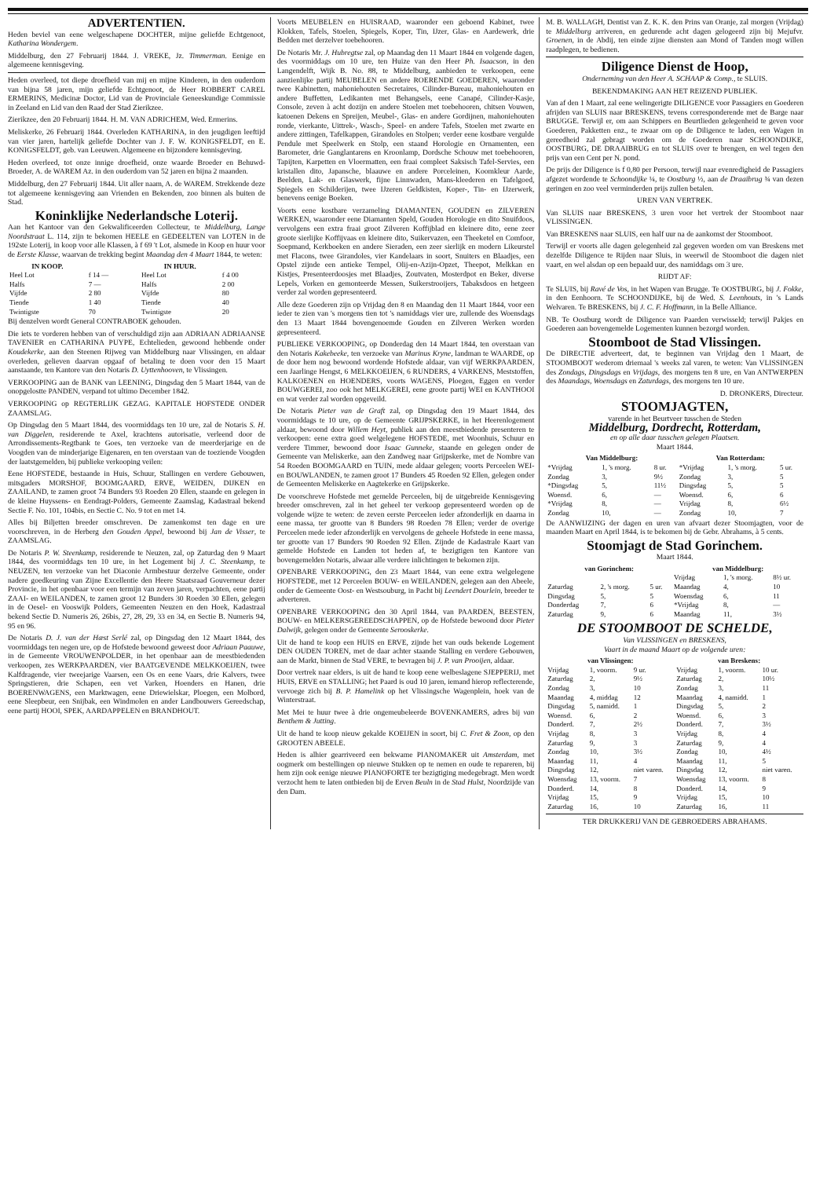ADVERTENTIEN.
Heden beviel van eene welgeschapene DOCHTER, mijne geliefde Echtgenoot, Katharina Wondergem.
Middelburg, den 27 Februarij 1844. J. VREKE, Jz. Timmerman. Eenige en algemeene kennisgeving.
Heden overleed, tot diepe droefheid van mij en mijne Kinderen, in den ouderdom van bijna 58 jaren, mijn geliefde Echtgenoot, de Heer ROBBERT CAREL ERMERINS, Medicinæ Doctor, Lid van de Provinciale Geneeskundige Commissie in Zeeland en Lid van den Raad der Stad Zierikzee.
Zierikzee, den 20 Februarij 1844. H. M. VAN ADRICHEM, Wed. Ermerins.
Meliskerke, 26 Februarij 1844. Overleden KATHARINA, in den jeugdigen leeftijd van vier jaren, hartelijk geliefde Dochter van J. F. W. KONIGSFELDT, en E. KONIGSFELDT, geb. van Leeuwen. Algemeene en bijzondere kennisgeving.
Heden overleed, tot onze innige droefheid, onze waarde Broeder en Behuwd-Broeder, A. de WAREM Az. in den ouderdom van 52 jaren en bijna 2 maanden.
Middelburg, den 27 Februarij 1844. Uit aller naam, A. de WAREM. Strekkende deze tot algemeene kennisgeving aan Vrienden en Bekenden, zoo binnen als buiten de Stad.
Koninklijke Nederlandsche Loterij.
Aan het Kantoor van den Gekwalificeerden Collecteur, te Middelburg, Lange Noordstraat L. 114, zijn te bekomen HEELE en GEDEELTEN van LOTEN in de 192ste Loterij, in koop voor alle Klassen, à f 69 't Lot, alsmede in Koop en huur voor de Eerste Klasse, waarvan de trekking begint Maandag den 4 Maart 1844, te weten:
| IN KOOP. | | IN HUUR. | |
| --- | --- | --- | --- |
| Heel Lot | f 14 — | Heel Lot | f 4 00 |
| Halfs | 7 — | Halfs | 2 00 |
| Vijfde | 2 80 | Vijfde | 80 |
| Tiende | 1 40 | Tiende | 40 |
| Twintigste | 70 | Twintigste | 20 |
Bij denzelven wordt General CONTRABOEK gehouden.
Die iets te vorderen hebben van of verschuldigd zijn aan ADRIAAN ADRIAANSE TAVENIER en CATHARINA PUYPE, Echtelieden, gewoond hebbende onder Koudekerke, aan den Steenen Rijweg van Middelburg naar Vlissingen, en aldaar overleden, gelieven daarvan opgaaf of betaling te doen voor den 15 Maart aanstaande, ten Kantore van den Notaris D. Uyttenhooven, te Vlissingen.
VERKOOPING aan de BANK van LEENING, Dingsdag den 5 Maart 1844, van de onopgelostte PANDEN, verpand tot ultimo December 1842.
VERKOOPING op REGTERLIJK GEZAG. KAPITALE HOFSTEDE ONDER ZAAMSLAG.
Op Dingsdag den 5 Maart 1844, des voormiddags ten 10 ure, zal de Notaris S. H. van Diggelen, residerende te Axel, krachtens autorisatie, verleend door de Arrondissements-Regtbank te Goes, ten verzoeke van de meerderjarige en de Voogden van de minderjarige Eigenaren, en ten overstaan van de toeziende Voogden der laatstgemelden, bij publieke verkooping veilen:
Eene HOFSTEDE, bestaande in Huis, Schuur, Stallingen en verdere Gebouwen, mitsgaders MORSHOF, BOOMGAARD, ERVE, WEIDEN, DIJKEN en ZAAILAND, te zamen groot 74 Bunders 93 Roeden 20 Ellen, staande en gelegen in de kleine Huyssens- en Eendragt-Polders, Gemeente Zaamslag, Kadastraal bekend Sectie F. No. 101, 104bis, en Sectie C. No. 9 tot en met 14.
Alles bij Biljetten breeder omschreven. De zamenkomst ten dage en ure voorschreven, in de Herberg den Gouden Appel, bewoond bij Jan de Visser, te ZAAMSLAG.
De Notaris P. W. Steenkamp, residerende te Neuzen, zal, op Zaturdag den 9 Maart 1844, des voormiddags ten 10 ure, in het Logement bij J. C. Steenkamp, te NEUZEN, ten verzoeke van het Diaconie Armbestuur derzelve Gemeente, onder nadere goedkeuring van Zijne Excellentie den Heere Staatsraad Gouverneur dezer Provincie, in het openbaar voor een termijn van zeven jaren, verpachten, eene partij ZAAI- en WEILANDEN, te zamen groot 12 Bunders 30 Roeden 30 Ellen, gelegen in de Oesel- en Vooswijk Polders, Gemeenten Neuzen en den Hoek, Kadastraal bekend Sectie D. Numeris 26, 26bis, 27, 28, 29, 33 en 34, en Sectie B. Numeris 94, 95 en 96.
De Notaris D. J. van der Hæst Serlé zal, op Dingsdag den 12 Maart 1844, des voormiddags ten negen ure, op de Hofstede bewoond geweest door Adriaan Paauwe, in de Gemeente VROUWENPOLDER, in het openbaar aan de meestbiedenden verkoopen, zes WERKPAARDEN, vier BAATGEVENDE MELKKOEIJEN, twee Kalfdragende, vier tweejarige Vaarsen, een Os en eene Vaars, drie Kalvers, twee Springstieren, drie Schapen, een vet Varken, Hoenders en Hanen, drie BOERENWAGENS, een Marktwagen, eene Driewielskar, Ploegen, een Molbord, eene Sleepbeur, een Snijbak, een Windmolen en ander Landbouwers Gereedschap, eene partij HOOI, SPEK, AARDAPPELEN en BRANDHOUT.
Voorts MEUBELEN en HUISRAAD, waaronder een geboend Kabinet, twee Klokken, Tafels, Stoelen, Spiegels, Koper, Tin, IJzer, Glas- en Aardewerk, drie Bedden met derzelver toebehooren.
De Notaris Mr. J. Hubregtse zal, op Maandag den 11 Maart 1844 en volgende dagen, des voormiddags om 10 ure, ten Huize van den Heer Ph. Isaacson, in den Langendelft, Wijk B. No. 88, te Middelburg, aanbieden te verkoopen, eene aanzienlijke partij MEUBELEN en andere ROERENDE GOEDEREN, waaronder twee Kabinetten, mahoniehouten Secretaires, Cilinder-Bureau, mahoniehouten en andere Buffetten, Ledikanten met Behangsels, eene Canapé, Cilinder-Kasje, Console, zeven à acht dozijn en andere Stoelen met toebehooren, chitsen Vouwen, katoenen Dekens en Spreijen, Meubel-, Glas- en andere Gordijnen, mahoniehouten ronde, vierkante, Uittrek-, Wasch-, Speel- en andere Tafels, Stoelen met zwarte en andere zittingen, Tafelkappen, Girandoles en Stolpen; verder eene kostbare vergulde Pendule met Speelwerk en Stolp, een staand Horologie en Ornamenten, een Barometer, drie Ganglantarens en Kroonlamp, Dordsche Schouw met toebehooren, Tapijten, Karpetten en Vloermatten, een fraai compleet Saksisch Tafel-Servies, een kristallen dito, Japansche, blaauwe en andere Porceleinen, Koomkleur Aarde, Beelden, Lak- en Glaswerk, fijne Linnwaden, Mans-kleederen en Tafelgoed, Spiegels en Schilderijen, twee IJzeren Geldkisten, Koper-, Tin- en IJzerwerk, benevens eenige Boeken.
Voorts eene kostbare verzameling DIAMANTEN, GOUDEN en ZILVEREN WERKEN, waaronder eene Diamanten Speld, Gouden Horologie en dito Snuifdoos, vervolgens een extra fraai groot Zilveren Koffijblad en kleinere dito, eene zeer groote sierlijke Koffijvaas en kleinere dito, Suikervazen, een Theeketel en Comfoor, Soepmand, Kerkboeken en andere Sieraden, een zeer sierlijk en modern Likeurstel met Flacons, twee Girandoles, vier Kandelaars in soort, Snuiters en Blaadjes, een Opstel zijnde een antieke Tempel, Olij-en-Azijn-Opzet, Theepot, Melkkan en Kistjes, Presenteerdoosjes met Blaadjes, Zoutvaten, Mosterdpot en Beker, diverse Lepels, Vorken en gemonteerde Messen, Suikerstrooijers, Tabaksdoos en hetgeen verder zal worden gepresenteerd.
Alle deze Goederen zijn op Vrijdag den 8 en Maandag den 11 Maart 1844, voor een ieder te zien van 's morgens tien tot 's namiddags vier ure, zullende des Woensdags den 13 Maart 1844 bovengenoemde Gouden en Zilveren Werken worden gepresenteerd.
PUBLIEKE VERKOOPING, op Donderdag den 14 Maart 1844, ten overstaan van den Notaris Kakebeeke, ten verzoeke van Marinus Kryne, landman te WAARDE, op de door hem nog bewoond wordende Hofstede aldaar, van vijf WERKPAARDEN, een Jaarlinge Hengst, 6 MELKKOEIJEN, 6 RUNDERS, 4 VARKENS, Meststoffen, KALKOENEN en HOENDERS, voorts WAGENS, Ploegen, Eggen en verder BOUWGEREI, zoo ook het MELKGEREI, eene groote partij WEI en KANTHOOI en wat verder zal worden opgeveild.
De Notaris Pieter van de Graft zal, op Dingsdag den 19 Maart 1844, des voormiddags te 10 ure, op de Gemeente GRIJPSKERKE, in het Heerenlogement aldaar, bewoond door Willem Heyt, publiek aan den meestbiedende presenteren te verkoopen: eene extra goed welgelegene HOFSTEDE, met Woonhuis, Schuur en verdere Timmer, bewoond door Isaac Gunneke, staande en gelegen onder de Gemeente van Meliskerke, aan den Zandweg naar Grijpskerke, met de Nombre van 54 Roeden BOOMGAARD en TUIN, mede aldaar gelegen; voorts Perceelen WEI- en BOUWLANDEN, te zamen groot 17 Bunders 45 Roeden 92 Ellen, gelegen onder de Gemeenten Meliskerke en Aagtekerke en Grijpskerke.
De voorschreve Hofstede met gemelde Perceelen, bij de uitgebreide Kennisgeving breeder omschreven, zal in het geheel ter verkoop gepresenteerd worden op de volgende wijze te weten: de zeven eerste Perceelen ieder afzonderlijk en daarna in eene massa, ter grootte van 8 Bunders 98 Roeden 78 Ellen; verder de overige Perceelen mede ieder afzonderlijk en vervolgens de geheele Hofstede in eene massa, ter grootte van 17 Bunders 90 Roeden 92 Ellen. Zijnde de Kadastrale Kaart van gemelde Hofstede en Landen tot heden af, te bezigtigen ten Kantore van bovengemelden Notaris, alwaar alle verdere inlichtingen te bekomen zijn.
OPENBARE VERKOOPING, den 23 Maart 1844, van eene extra welgelegene HOFSTEDE, met 12 Perceelen BOUW- en WEILANDEN, gelegen aan den Abeele, onder de Gemeente Oost- en Westsouburg, in Pacht bij Leendert Dourlein, breeder te adverteren.
OPENBARE VERKOOPING den 30 April 1844, van PAARDEN, BEESTEN, BOUW- en MELKERSGEREEDSCHAPPEN, op de Hofstede bewoond door Pieter Dalwijk, gelegen onder de Gemeente Serooskerke.
Uit de hand te koop een HUIS en ERVE, zijnde het van ouds bekende Logement DEN OUDEN TOREN, met de daar achter staande Stalling en verdere Gebouwen, aan de Markt, binnen de Stad VERE, te bevragen bij J. P. van Prooijen, aldaar.
Door vertrek naar elders, is uit de hand te koop eene welbeslagene SJEPPERIJ, met HUIS, ERVE en STALLING; het Paard is oud 10 jaren, iemand hierop reflecterende, vervoege zich bij B. P. Hamelink op het Vlissingsche Wagenplein, hoek van de Winterstraat.
Met Mei te huur twee à drie ongemeubeleerde BOVENKAMERS, adres bij van Benthem & Jutting.
Uit de hand te koop nieuw gekalde KOEIJEN in soort, bij C. Fret & Zoon, op den GROOTEN ABEELE.
Heden is alhier gearriveerd een bekwame PIANOMAKER uit Amsterdam, met oogmerk om bestellingen op nieuwe Stukken op te nemen en oude te repareren, bij hem zijn ook eenige nieuwe PIANOFORTE ter bezigtiging medegebragt. Men wordt verzocht hem te laten ontbieden bij de Erven Beuln in de Stad Hulst, Noordzijde van den Dam.
M. B. WALLAGH, Dentist van Z. K. K. den Prins van Oranje, zal morgen (Vrijdag) te Middelburg arriveren, en gedurende acht dagen gelogeerd zijn bij Mejufvr. Groenen, in de Abdij, ten einde zijne diensten aan Mond of Tanden mogt willen raadplegen, te bedienen.
Diligence Dienst de Hoop,
Onderneming van den Heer A. SCHAAP & Comp., te SLUIS.
BEKENDMAKING AAN HET REIZEND PUBLIEK.
Van af den 1 Maart, zal eene welingerigte DILIGENCE voor Passagiers en Goederen afrijden van SLUIS naar BRESKENS, tevens corresponderende met de Barge naar BRUGGE. Terwijl er, om aan Schippers en Beurtlieden gelegenheid te geven voor Goederen, Pakketten enz., te zwaar om op de Diligence te laden, een Wagen in gereedheid zal gebragt worden om de Goederen naar SCHOONDIJKE, OOSTBURG, DE DRAAIBRUG en tot SLUIS over te brengen, en wel tegen den prijs van een Cent per N. pond.
De prijs der Diligence is f 0,80 per Persoon, terwijl naar evenredigheid de Passagiers afgezet wordende te Schoondijke ¼, te Oostburg ½, aan de Draaibrug ¾ van dezen geringen en zoo veel verminderden prijs zullen betalen.
UREN VAN VERTREK.
Van SLUIS naar BRESKENS, 3 uren voor het vertrek der Stoomboot naar VLISSINGEN.
Van BRESKENS naar SLUIS, een half uur na de aankomst der Stoomboot.
Terwijl er voorts alle dagen gelegenheid zal gegeven worden om van Breskens met dezelfde Diligence te Rijden naar Sluis, in weerwil de Stoomboot die dagen niet vaart, en wel alsdan op een bepaald uur, des namiddags om 3 ure.
RIJDT AF:
Te SLUIS, bij Ravé de Vos, in het Wapen van Brugge. Te OOSTBURG, bij J. Fokke, in den Eenhoorn. Te SCHOONDIJKE, bij de Wed. S. Leenhouts, in 's Lands Welvaren. Te BRESKENS, bij J. C. F. Hoffmann, in la Belle Alliance.
NB. Te Oostburg wordt de Diligence van Paarden verwisseld; terwijl Pakjes en Goederen aan bovengemelde Logementen kunnen bezorgd worden.
Stoomboot de Stad Vlissingen.
De DIRECTIE adverteert, dat, te beginnen van Vrijdag den 1 Maart, de STOOMBOOT wederom driemaal 's weeks zal varen, te weten: Van VLISSINGEN des Zondags, Dingsdags en Vrijdags, des morgens ten 8 ure, en Van ANTWERPEN des Maandags, Woensdags en Zaturdags, des morgens ten 10 ure.
D. DRONKERS, Directeur.
STOOMJAGTEN,
varende in het Beurtveer tusschen de Steden
Middelburg, Dordrecht, Rotterdam,
en op alle daar tusschen gelegen Plaatsen.
Maart 1844.
| Van Middelburg: | | | Van Rotterdam: | | |
| --- | --- | --- | --- | --- | --- |
| *Vrijdag | 1, 's morg. | 8 ur. | *Vrijdag | 1, 's morg. | 5 ur. |
| Zondag | 3, | 9½ | Zondag | 3, | 5 |
| *Dingsdag | 5, | 11½ | Dingsdag | 5, | 5 |
| Woensd. | 6, | — | Woensd. | 6, | 6 |
| *Vrijdag | 8, | — | Vrijdag | 8, | 6½ |
| Zondag | 10, | — | Zondag | 10, | 7 |
De AANWIJZING der dagen en uren van afvaart dezer Stoomjagten, voor de maanden Maart en April 1844, is te bekomen bij de Gebr. Abrahams, à 5 cents.
Stoomjagt de Stad Gorinchem.
Maart 1844.
| van Gorinchem: | | | van Middelburg: | | |
| --- | --- | --- | --- | --- | --- |
| | | | Vrijdag | 1, 's morg. | 8½ ur. |
| Zaturdag | 2, 's morg. | 5 ur. | Maandag | 4, | 10 |
| Dingsdag | 5, | 5 | Woensdag | 6, | 11 |
| Donderdag | 7, | 6 | *Vrijdag | 8, | — |
| Zaturdag | 9, | 6 | Maandag | 11, | 3½ |
DE STOOMBOOT DE SCHELDE,
Van VLISSINGEN en BRESKENS,
Vaart in de maand Maart op de volgende uren:
| van Vlissingen: | | | van Breskens: | | |
| --- | --- | --- | --- | --- | --- |
| Vrijdag | 1, voorm. | 9 ur. | Vrijdag | 1, voorm. | 10 ur. |
| Zaturdag | 2, | 9½ | Zaturdag | 2, | 10½ |
| Zondag | 3, | 10 | Zondag | 3, | 11 |
| Maandag | 4, middag | 12 | Maandag | 4, namidd. | 1 |
| Dingsdag | 5, namidd. | 1 | Dingsdag | 5, | 2 |
| Woensd. | 6, | 2 | Woensd. | 6, | 3 |
| Donderd. | 7, | 2½ | Donderd. | 7, | 3½ |
| Vrijdag | 8, | 3 | Vrijdag | 8, | 4 |
| Zaturdag | 9, | 3 | Zaturdag | 9, | 4 |
| Zondag | 10, | 3½ | Zondag | 10, | 4½ |
| Maandag | 11, | 4 | Maandag | 11, | 5 |
| Dingsdag | 12, | niet varen. | Dingsdag | 12, | niet varen. |
| Woensdag | 13, voorm. | 7 | Woensdag | 13, voorm. | 8 |
| Donderd. | 14, | 8 | Donderd. | 14, | 9 |
| Vrijdag | 15, | 9 | Vrijdag | 15, | 10 |
| Zaturdag | 16, | 10 | Zaturdag | 16, | 11 |
TER DRUKKERIJ VAN DE GEBROEDERS ABRAHAMS.